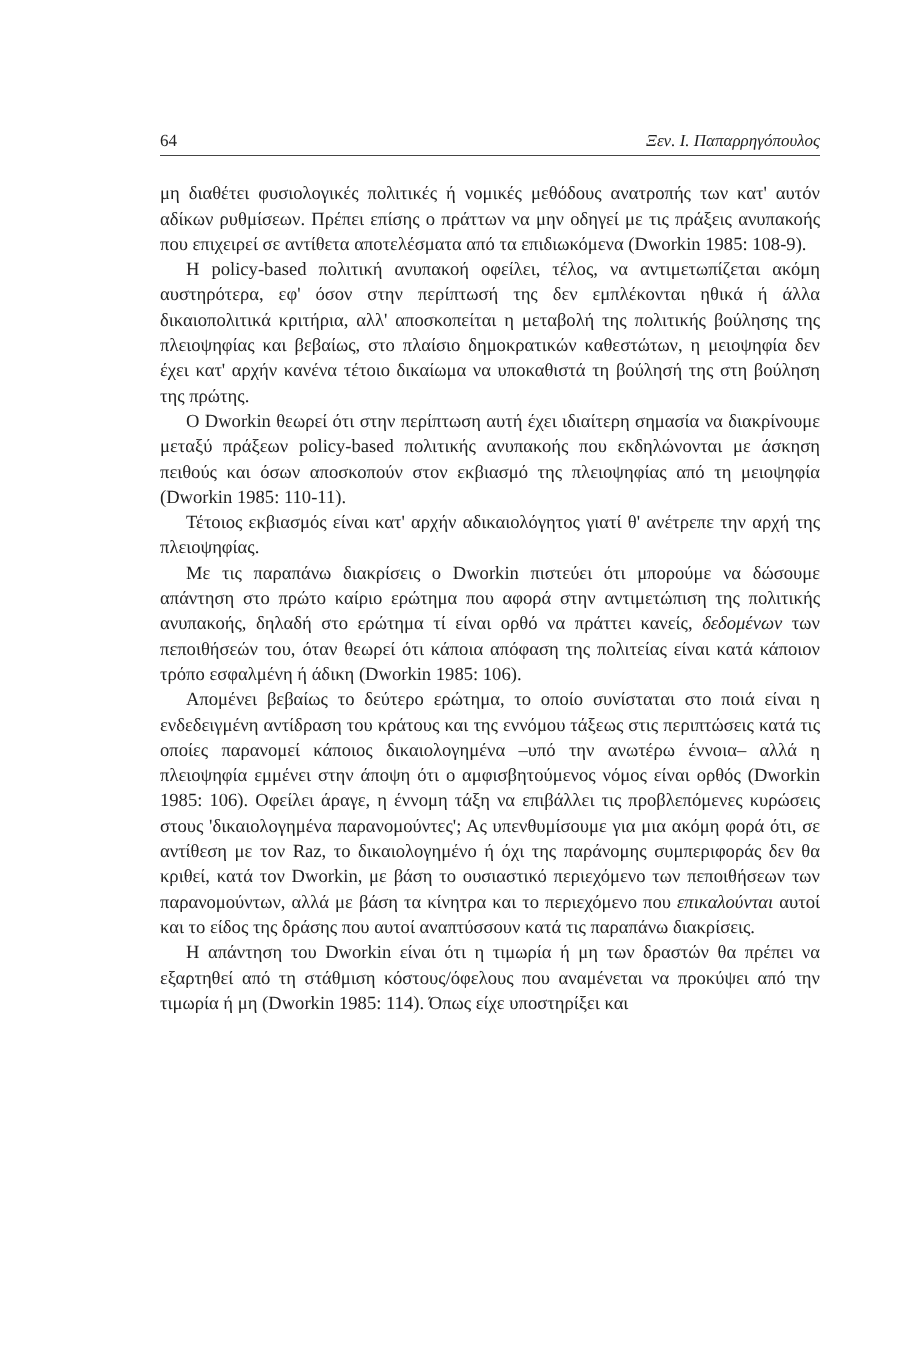64 Ξεν. Ι. Παπαρρηγόπουλος
μη διαθέτει φυσιολογικές πολιτικές ή νομικές μεθόδους ανατροπής των κατ' αυτόν αδίκων ρυθμίσεων. Πρέπει επίσης ο πράττων να μην οδηγεί με τις πράξεις ανυπακοής που επιχειρεί σε αντίθετα αποτελέσματα από τα επιδιωκόμενα (Dworkin 1985: 108-9).
Η policy-based πολιτική ανυπακοή οφείλει, τέλος, να αντιμετωπίζεται ακόμη αυστηρότερα, εφ' όσον στην περίπτωσή της δεν εμπλέκονται ηθικά ή άλλα δικαιοπολιτικά κριτήρια, αλλ' αποσκοπείται η μεταβολή της πολιτικής βούλησης της πλειοψηφίας και βεβαίως, στο πλαίσιο δημοκρατικών καθεστώτων, η μειοψηφία δεν έχει κατ' αρχήν κανένα τέτοιο δικαίωμα να υποκαθιστά τη βούλησή της στη βούληση της πρώτης.
Ο Dworkin θεωρεί ότι στην περίπτωση αυτή έχει ιδιαίτερη σημασία να διακρίνουμε μεταξύ πράξεων policy-based πολιτικής ανυπακοής που εκδηλώνονται με άσκηση πειθούς και όσων αποσκοπούν στον εκβιασμό της πλειοψηφίας από τη μειοψηφία (Dworkin 1985: 110-11).
Τέτοιος εκβιασμός είναι κατ' αρχήν αδικαιολόγητος γιατί θ' ανέτρεπε την αρχή της πλειοψηφίας.
Με τις παραπάνω διακρίσεις ο Dworkin πιστεύει ότι μπορούμε να δώσουμε απάντηση στο πρώτο καίριο ερώτημα που αφορά στην αντιμετώπιση της πολιτικής ανυπακοής, δηλαδή στο ερώτημα τί είναι ορθό να πράττει κανείς, δεδομένων των πεποιθήσεών του, όταν θεωρεί ότι κάποια απόφαση της πολιτείας είναι κατά κάποιον τρόπο εσφαλμένη ή άδικη (Dworkin 1985: 106).
Απομένει βεβαίως το δεύτερο ερώτημα, το οποίο συνίσταται στο ποιά είναι η ενδεδειγμένη αντίδραση του κράτους και της εννόμου τάξεως στις περιπτώσεις κατά τις οποίες παρανομεί κάποιος δικαιολογημένα –υπό την ανωτέρω έννοια– αλλά η πλειοψηφία εμμένει στην άποψη ότι ο αμφισβητούμενος νόμος είναι ορθός (Dworkin 1985: 106). Οφείλει άραγε, η έννομη τάξη να επιβάλλει τις προβλεπόμενες κυρώσεις στους 'δικαιολογημένα παρανομούντες'; Ας υπενθυμίσουμε για μια ακόμη φορά ότι, σε αντίθεση με τον Raz, το δικαιολογημένο ή όχι της παράνομης συμπεριφοράς δεν θα κριθεί, κατά τον Dworkin, με βάση το ουσιαστικό περιεχόμενο των πεποιθήσεων των παρανομούντων, αλλά με βάση τα κίνητρα και το περιεχόμενο που επικαλούνται αυτοί και το είδος της δράσης που αυτοί αναπτύσσουν κατά τις παραπάνω διακρίσεις.
Η απάντηση του Dworkin είναι ότι η τιμωρία ή μη των δραστών θα πρέπει να εξαρτηθεί από τη στάθμιση κόστους/όφελους που αναμένεται να προκύψει από την τιμωρία ή μη (Dworkin 1985: 114). Όπως είχε υποστηρίξει και